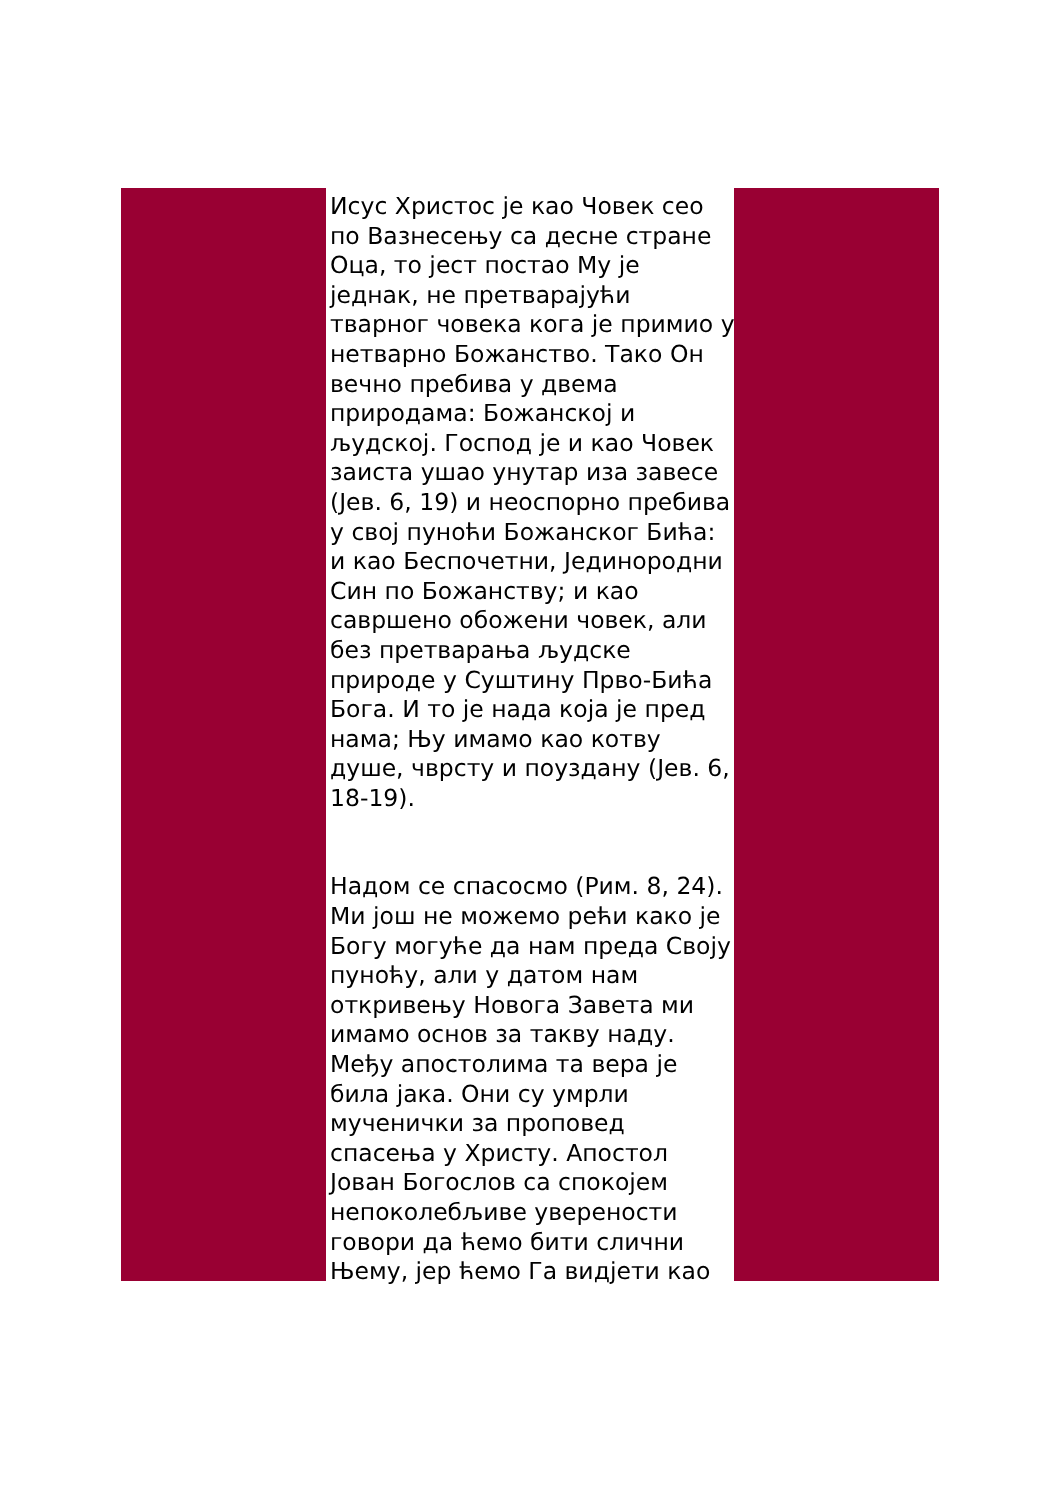Исус Христос је као Човек сео по Вазнесењу са десне стране Оца, то јест постао Му је једнак, не претварајући тварног човека кога је примио у нетварно Божанство. Тако Он вечно пребива у двема природама: Божанској и људској. Господ је и као Човек заиста ушао унутар иза завесе (Јев. 6, 19) и неоспорно пребива у свој пуноћи Божанског Бића: и као Беспочетни, Јединородни Син по Божанству; и као савршено обожени човек, али без претварања људске природе у Суштину Прво-Бића Бога. И то је нада која је пред нама; Њу имамо као котву душе, чврсту и поуздану (Јев. 6, 18-19).
Надом се спасосмо (Рим. 8, 24). Ми још не можемо рећи како је Богу могуће да нам преда Своју пуноћу, али у датом нам откривењу Новога Завета ми имамо основ за такву наду. Међу апостолима та вера је била јака. Они су умрли мученички за проповед спасења у Христу. Апостол Јован Богослов са спокојем непоколебљиве уверености говори да ћемо бити слични Њему, јер ћемо Га видјети као